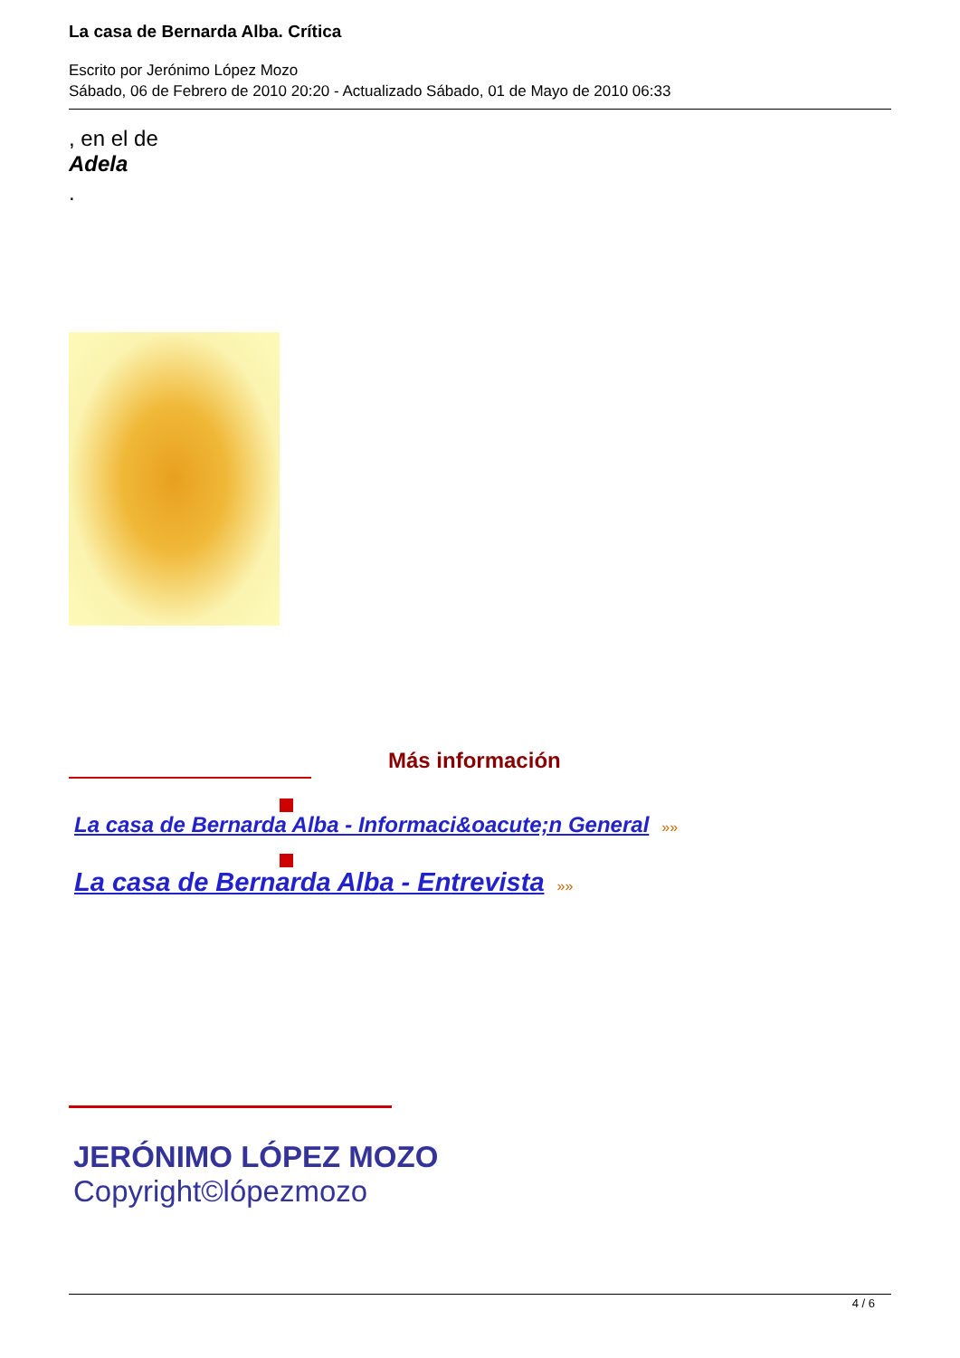La casa de Bernarda Alba. Crítica
Escrito por Jerónimo López Mozo
Sábado, 06 de Febrero de 2010 20:20 - Actualizado Sábado, 01 de Mayo de 2010 06:33
, en el de
Adela
.
Más información
La casa de Bernarda Alba - Informaci&oacute;n General »»
La casa de Bernarda Alba - Entrevista »»
JERÓNIMO LÓPEZ MOZO
Copyright©lópezmozo
4 / 6